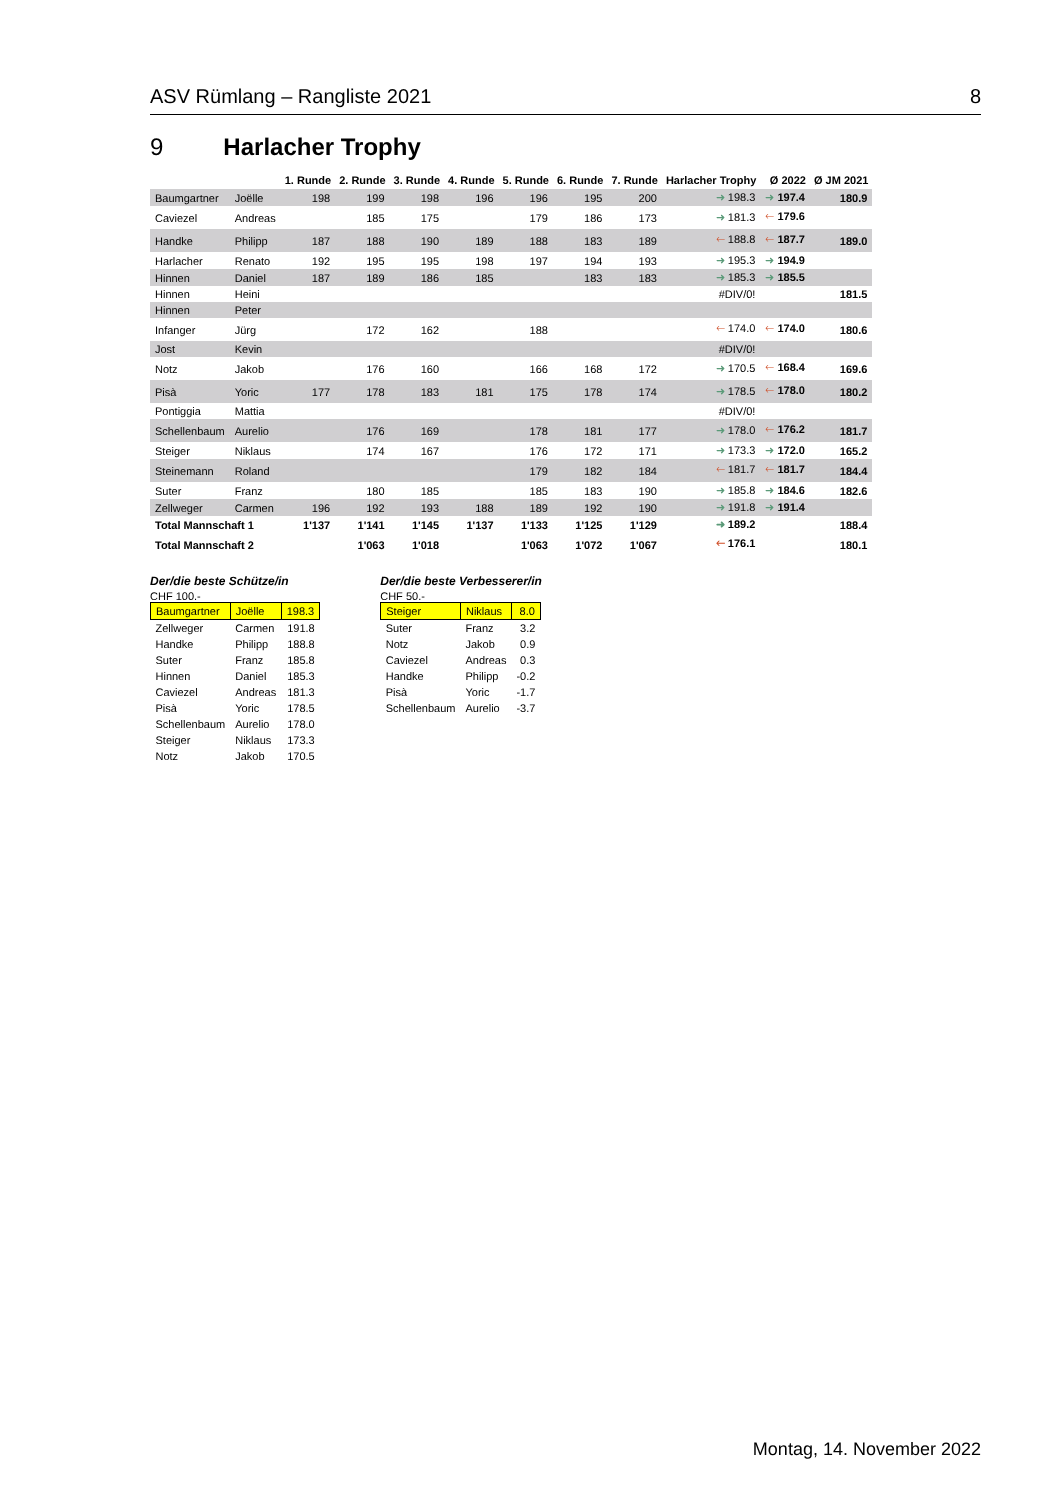ASV Rümlang – Rangliste 2021 8
9 Harlacher Trophy
| | | 1. Runde | 2. Runde | 3. Runde | 4. Runde | 5. Runde | 6. Runde | 7. Runde | Harlacher Trophy | Ø 2022 | Ø JM 2021 |
| --- | --- | --- | --- | --- | --- | --- | --- | --- | --- | --- | --- |
| Baumgartner | Joëlle | 198 | 199 | 198 | 196 | 196 | 195 | 200 | ➜ 198.3 | ➜ 197.4 | 180.9 |
| Caviezel | Andreas | | 185 | 175 | | 179 | 186 | 173 | ➜ 181.3 | 🡐 179.6 | |
| Handke | Philipp | 187 | 188 | 190 | 189 | 188 | 183 | 189 | 🡐 188.8 | 🡐 187.7 | 189.0 |
| Harlacher | Renato | 192 | 195 | 195 | 198 | 197 | 194 | 193 | ➜ 195.3 | ➜ 194.9 | |
| Hinnen | Daniel | 187 | 189 | 186 | 185 | | 183 | 183 | ➜ 185.3 | ➜ 185.5 | |
| Hinnen | Heini | | | | | | | | #DIV/0! | | 181.5 |
| Hinnen | Peter | | | | | | | | | | |
| Infanger | Jürg | | 172 | 162 | | 188 | | | 🡐 174.0 | 🡐 174.0 | 180.6 |
| Jost | Kevin | | | | | | | | #DIV/0! | | |
| Notz | Jakob | | 176 | 160 | | 166 | 168 | 172 | ➜ 170.5 | 🡐 168.4 | 169.6 |
| Pisà | Yoric | 177 | 178 | 183 | 181 | 175 | 178 | 174 | ➜ 178.5 | 🡐 178.0 | 180.2 |
| Pontiggia | Mattia | | | | | | | | #DIV/0! | | |
| Schellenbaum | Aurelio | | 176 | 169 | | 178 | 181 | 177 | ➜ 178.0 | 🡐 176.2 | 181.7 |
| Steiger | Niklaus | | 174 | 167 | | 176 | 172 | 171 | ➜ 173.3 | ➜ 172.0 | 165.2 |
| Steinemann | Roland | | | | | 179 | 182 | 184 | 🡐 181.7 | 🡐 181.7 | 184.4 |
| Suter | Franz | | 180 | 185 | | 185 | 183 | 190 | ➜ 185.8 | ➜ 184.6 | 182.6 |
| Zellweger | Carmen | 196 | 192 | 193 | 188 | 189 | 192 | 190 | ➜ 191.8 | ➜ 191.4 | |
| Total Mannschaft 1 | | 1'137 | 1'141 | 1'145 | 1'137 | 1'133 | 1'125 | 1'129 | ➜ 189.2 | | 188.4 |
| Total Mannschaft 2 | | | 1'063 | 1'018 | | 1'063 | 1'072 | 1'067 | 🡐 176.1 | | 180.1 |
Der/die beste Schütze/in
CHF 100.-
| Baumgartner | Joëlle | 198.3 |
| Zellweger | Carmen | 191.8 |
| Handke | Philipp | 188.8 |
| Suter | Franz | 185.8 |
| Hinnen | Daniel | 185.3 |
| Caviezel | Andreas | 181.3 |
| Pisà | Yoric | 178.5 |
| Schellenbaum | Aurelio | 178.0 |
| Steiger | Niklaus | 173.3 |
| Notz | Jakob | 170.5 |
Der/die beste Verbesserer/in
CHF 50.-
| Steiger | Niklaus | 8.0 |
| Suter | Franz | 3.2 |
| Notz | Jakob | 0.9 |
| Caviezel | Andreas | 0.3 |
| Handke | Philipp | -0.2 |
| Pisà | Yoric | -1.7 |
| Schellenbaum | Aurelio | -3.7 |
Montag, 14. November 2022